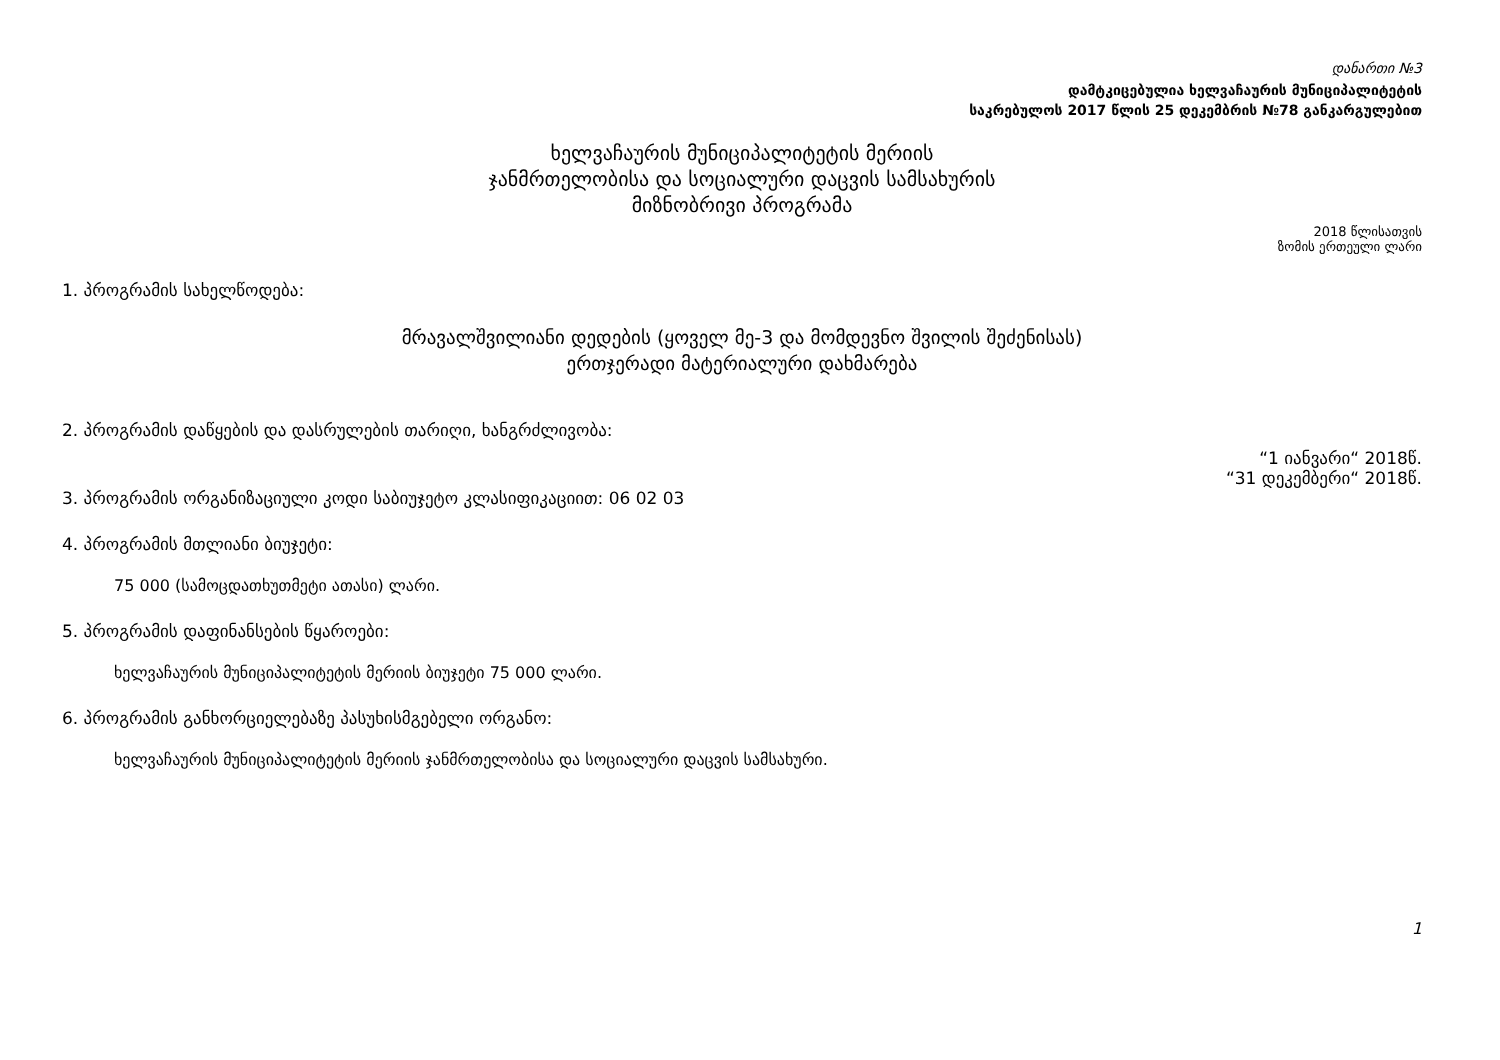დანართი №3
დამტკიცებულია ხელვაჩაურის მუნიციპალიტეტის
საკრებულოს 2017 წლის 25 დეკემბრის №78 განკარგულებით
ხელვაჩაურის მუნიციპალიტეტის მერიის
ჯანმრთელობისა და სოციალური დაცვის სამსახურის
მიზნობრივი პროგრამა
2018 წლისათვის
ზომის ერთეული ლარი
1. პროგრამის სახელწოდება:
მრავალშვილიანი დედების (ყოველ მე-3 და მომდევნო შვილის შეძენისას)
ერთჯერადი მატერიალური დახმარება
2. პროგრამის დაწყების და დასრულების თარიღი, ხანგრძლივობა:
“1 იანვარი“ 2018წ.
“31 დეკემბერი“ 2018წ.
3. პროგრამის ორგანიზაციული კოდი საბიუჯეტო კლასიფიკაციით: 06 02 03
4. პროგრამის მთლიანი ბიუჯეტი:
75 000 (სამოცდათხუთმეტი ათასი) ლარი.
5. პროგრამის დაფინანსების წყაროები:
ხელვაჩაურის მუნიციპალიტეტის მერიის ბიუჯეტი 75 000 ლარი.
6. პროგრამის განხორციელებაზე პასუხისმგებელი ორგანო:
ხელვაჩაურის მუნიციპალიტეტის მერიის ჯანმრთელობისა და სოციალური დაცვის სამსახური.
1